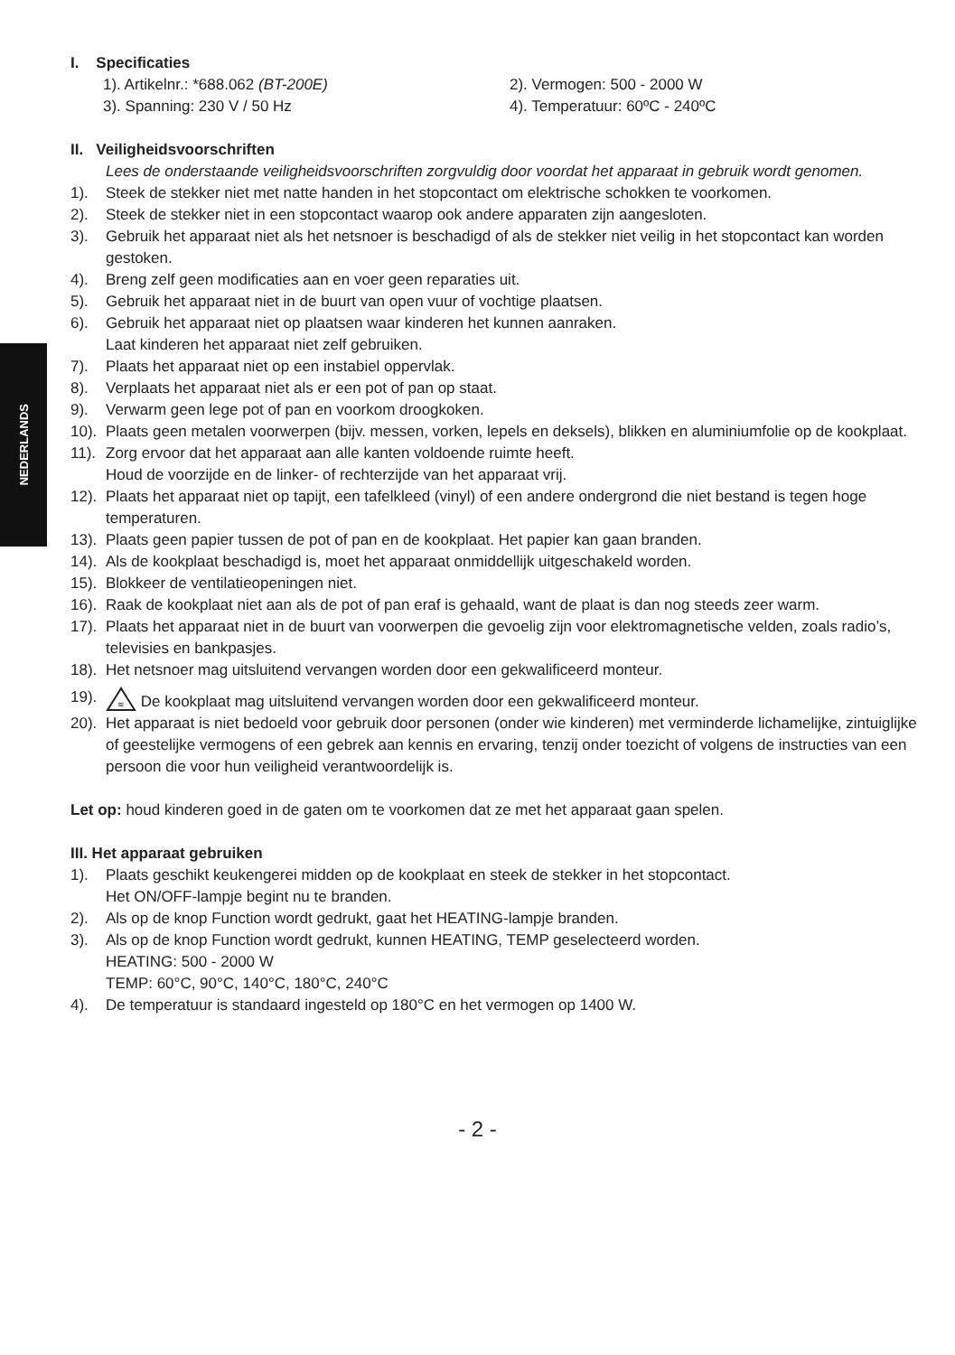NEDERLANDS
I. Specificaties
1). Artikelnr.: *688.062 (BT-200E) 2). Vermogen: 500 - 2000 W
3). Spanning: 230 V / 50 Hz 4). Temperatuur: 60ºC - 240ºC
II. Veiligheidsvoorschriften
Lees de onderstaande veiligheidsvoorschriften zorgvuldig door voordat het apparaat in gebruik wordt genomen.
1). Steek de stekker niet met natte handen in het stopcontact om elektrische schokken te voorkomen.
2). Steek de stekker niet in een stopcontact waarop ook andere apparaten zijn aangesloten.
3). Gebruik het apparaat niet als het netsnoer is beschadigd of als de stekker niet veilig in het stopcontact kan worden gestoken.
4). Breng zelf geen modificaties aan en voer geen reparaties uit.
5). Gebruik het apparaat niet in de buurt van open vuur of vochtige plaatsen.
6). Gebruik het apparaat niet op plaatsen waar kinderen het kunnen aanraken.
Laat kinderen het apparaat niet zelf gebruiken.
7). Plaats het apparaat niet op een instabiel oppervlak.
8). Verplaats het apparaat niet als er een pot of pan op staat.
9). Verwarm geen lege pot of pan en voorkom droogkoken.
10). Plaats geen metalen voorwerpen (bijv. messen, vorken, lepels en deksels), blikken en aluminiumfolie op de kookplaat.
11). Zorg ervoor dat het apparaat aan alle kanten voldoende ruimte heeft.
Houd de voorzijde en de linker- of rechterzijde van het apparaat vrij.
12). Plaats het apparaat niet op tapijt, een tafelkleed (vinyl) of een andere ondergrond die niet bestand is tegen hoge temperaturen.
13). Plaats geen papier tussen de pot of pan en de kookplaat. Het papier kan gaan branden.
14). Als de kookplaat beschadigd is, moet het apparaat onmiddellijk uitgeschakeld worden.
15). Blokkeer de ventilatieopeningen niet.
16). Raak de kookplaat niet aan als de pot of pan eraf is gehaald, want de plaat is dan nog steeds zeer warm.
17). Plaats het apparaat niet in de buurt van voorwerpen die gevoelig zijn voor elektromagnetische velden, zoals radio’s, televisies en bankpasjes.
18). Het netsnoer mag uitsluitend vervangen worden door een gekwalificeerd monteur.
19).
≋
De kookplaat mag uitsluitend vervangen worden door een gekwalificeerd monteur.
20). Het apparaat is niet bedoeld voor gebruik door personen (onder wie kinderen) met verminderde lichamelijke, zintuiglijke of geestelijke vermogens of een gebrek aan kennis en ervaring, tenzij onder toezicht of volgens de instructies van een persoon die voor hun veiligheid verantwoordelijk is.
Let op: houd kinderen goed in de gaten om te voorkomen dat ze met het apparaat gaan spelen.
III. Het apparaat gebruiken
1). Plaats geschikt keukengerei midden op de kookplaat en steek de stekker in het stopcontact.
Het ON/OFF-lampje begint nu te branden.
2). Als op de knop Function wordt gedrukt, gaat het HEATING-lampje branden.
3). Als op de knop Function wordt gedrukt, kunnen HEATING, TEMP geselecteerd worden.
HEATING: 500 - 2000 W
TEMP: 60°C, 90°C, 140°C, 180°C, 240°C
4). De temperatuur is standaard ingesteld op 180°C en het vermogen op 1400 W.
- 2 -